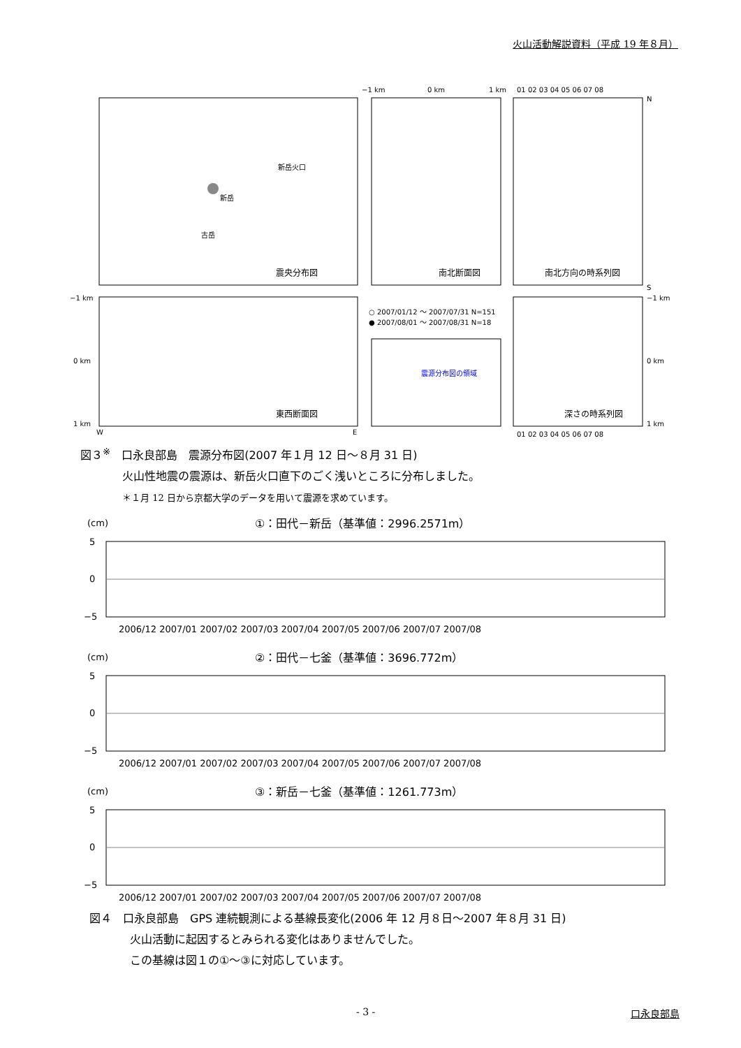火山活動解説資料（平成 19 年８月）
震央分布図
新岳火口
新岳
古岳
南北断面図
−1 km
0 km
1 km
南北方向の時系列図
01 02 03 04 05 06 07 08
N
S
−1 km
0 km
1 km
W
E
東西断面図
○ 2007/01/12 ～ 2007/07/31 N=151
● 2007/08/01 ～ 2007/08/31 N=18
震源分布図の領域
深さの時系列図
−1 km
0 km
1 km
01 02 03 04 05 06 07 08
図３<sup>※</sup>　口永良部島　震源分布図(2007 年１月 12 日～８月 31 日)
火山性地震の震源は、新岳火口直下のごく浅いところに分布しました。
＊１月 12 日から京都大学のデータを用いて震源を求めています。
(cm)
①：田代－新岳（基準値：2996.2571m）
5
0
−5
2006/12 2007/01 2007/02 2007/03 2007/04 2007/05 2007/06 2007/07 2007/08
(cm)
②：田代－七釜（基準値：3696.772m）
5
0
−5
2006/12 2007/01 2007/02 2007/03 2007/04 2007/05 2007/06 2007/07 2007/08
(cm)
③：新岳－七釜（基準値：1261.773m）
5
0
−5
2006/12 2007/01 2007/02 2007/03 2007/04 2007/05 2007/06 2007/07 2007/08
図４　口永良部島　GPS 連続観測による基線長変化(2006 年 12 月８日～2007 年８月 31 日)
火山活動に起因するとみられる変化はありませんでした。
この基線は図１の①～③に対応しています。
- 3 - 口永良部島